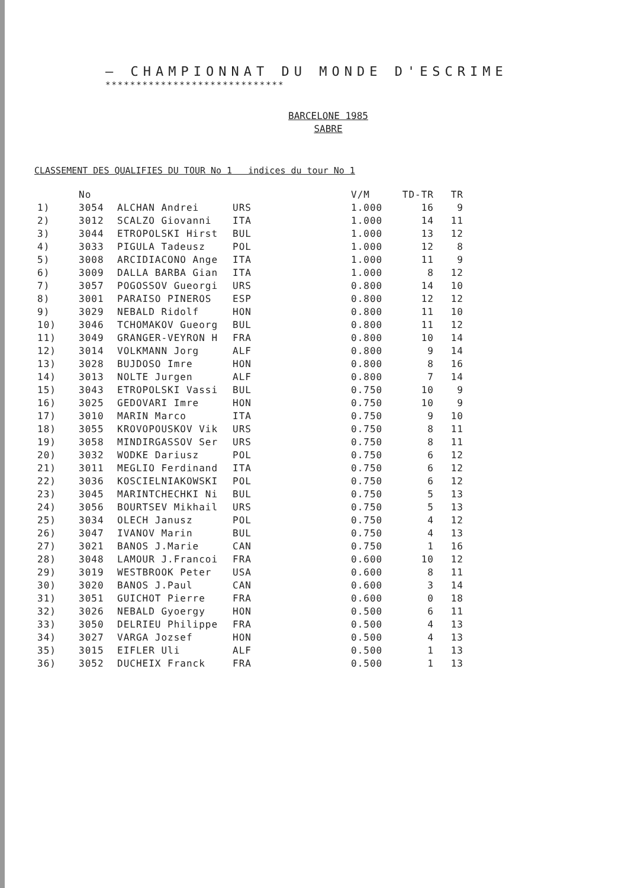— CHAMPIONNAT DU MONDE D'ESCRIME
*****************************
BARCELONE 1985
SABRE
CLASSEMENT DES QUALIFIES DU TOUR No 1 indices du tour No 1
| | No | | | V/M | TD-TR | TR |
| --- | --- | --- | --- | --- | --- | --- |
| 1) | 3054 | ALCHAN Andrei | URS | 1.000 | 16 | 9 |
| 2) | 3012 | SCALZO Giovanni | ITA | 1.000 | 14 | 11 |
| 3) | 3044 | ETROPOLSKI Hirst | BUL | 1.000 | 13 | 12 |
| 4) | 3033 | PIGULA Tadeusz | POL | 1.000 | 12 | 8 |
| 5) | 3008 | ARCIDIACONO Ange | ITA | 1.000 | 11 | 9 |
| 6) | 3009 | DALLA BARBA Gian | ITA | 1.000 | 8 | 12 |
| 7) | 3057 | POGOSSOV Gueorgi | URS | 0.800 | 14 | 10 |
| 8) | 3001 | PARAISO PINEROS | ESP | 0.800 | 12 | 12 |
| 9) | 3029 | NEBALD Ridolf | HON | 0.800 | 11 | 10 |
| 10) | 3046 | TCHOMAKOV Gueorg | BUL | 0.800 | 11 | 12 |
| 11) | 3049 | GRANGER-VEYRON H | FRA | 0.800 | 10 | 14 |
| 12) | 3014 | VOLKMANN Jorg | ALF | 0.800 | 9 | 14 |
| 13) | 3028 | BUJDOSO Imre | HON | 0.800 | 8 | 16 |
| 14) | 3013 | NOLTE Jurgen | ALF | 0.800 | 7 | 14 |
| 15) | 3043 | ETROPOLSKI Vassi | BUL | 0.750 | 10 | 9 |
| 16) | 3025 | GEDOVARI Imre | HON | 0.750 | 10 | 9 |
| 17) | 3010 | MARIN Marco | ITA | 0.750 | 9 | 10 |
| 18) | 3055 | KROVOPOUSKOV Vik | URS | 0.750 | 8 | 11 |
| 19) | 3058 | MINDIRGASSOV Ser | URS | 0.750 | 8 | 11 |
| 20) | 3032 | WODKE Dariusz | POL | 0.750 | 6 | 12 |
| 21) | 3011 | MEGLIO Ferdinand | ITA | 0.750 | 6 | 12 |
| 22) | 3036 | KOSCIELNIAKOWSKI | POL | 0.750 | 6 | 12 |
| 23) | 3045 | MARINTCHECHKI Ni | BUL | 0.750 | 5 | 13 |
| 24) | 3056 | BOURTSEV Mikhail | URS | 0.750 | 5 | 13 |
| 25) | 3034 | OLECH Janusz | POL | 0.750 | 4 | 12 |
| 26) | 3047 | IVANOV Marin | BUL | 0.750 | 4 | 13 |
| 27) | 3021 | BANOS J.Marie | CAN | 0.750 | 1 | 16 |
| 28) | 3048 | LAMOUR J.Francoi | FRA | 0.600 | 10 | 12 |
| 29) | 3019 | WESTBROOK Peter | USA | 0.600 | 8 | 11 |
| 30) | 3020 | BANOS J.Paul | CAN | 0.600 | 3 | 14 |
| 31) | 3051 | GUICHOT Pierre | FRA | 0.600 | 0 | 18 |
| 32) | 3026 | NEBALD Gyoergy | HON | 0.500 | 6 | 11 |
| 33) | 3050 | DELRIEU Philippe | FRA | 0.500 | 4 | 13 |
| 34) | 3027 | VARGA Jozsef | HON | 0.500 | 4 | 13 |
| 35) | 3015 | EIFLER Uli | ALF | 0.500 | 1 | 13 |
| 36) | 3052 | DUCHEIX Franck | FRA | 0.500 | 1 | 13 |